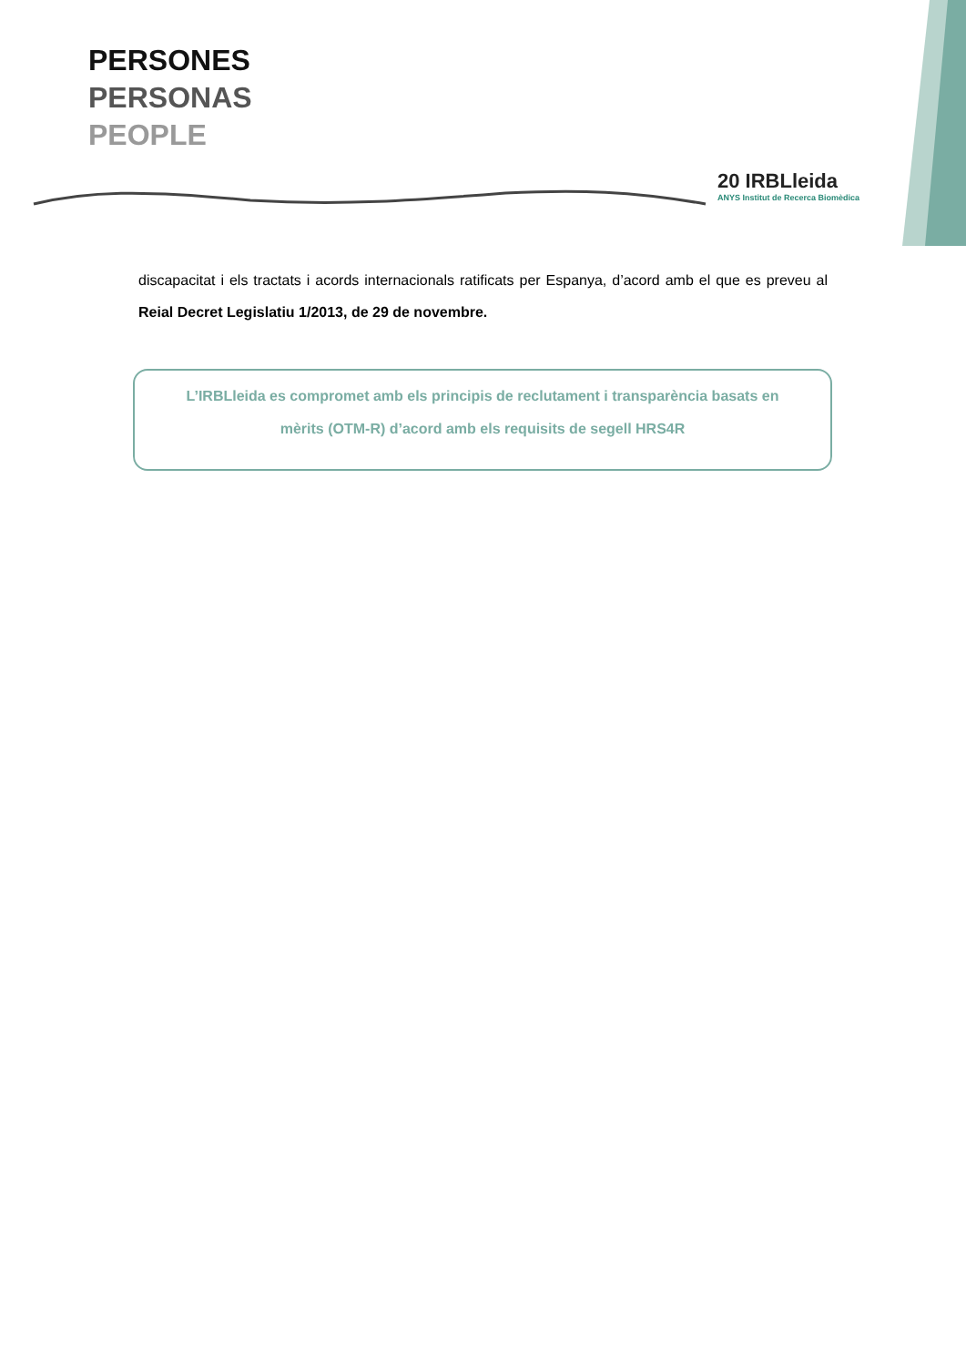PERSONES
PERSONAS
PEOPLE
20 IRBLleida
ANYS Institut de Recerca Biomèdica
discapacitat i els tractats i acords internacionals ratificats per Espanya, d’acord amb el que es preveu al Reial Decret Legislatiu 1/2013, de 29 de novembre.
L’IRBLleida es compromet amb els principis de reclutament i transparència basats en
mèrits (OTM-R) d’acord amb els requisits de segell HRS4R